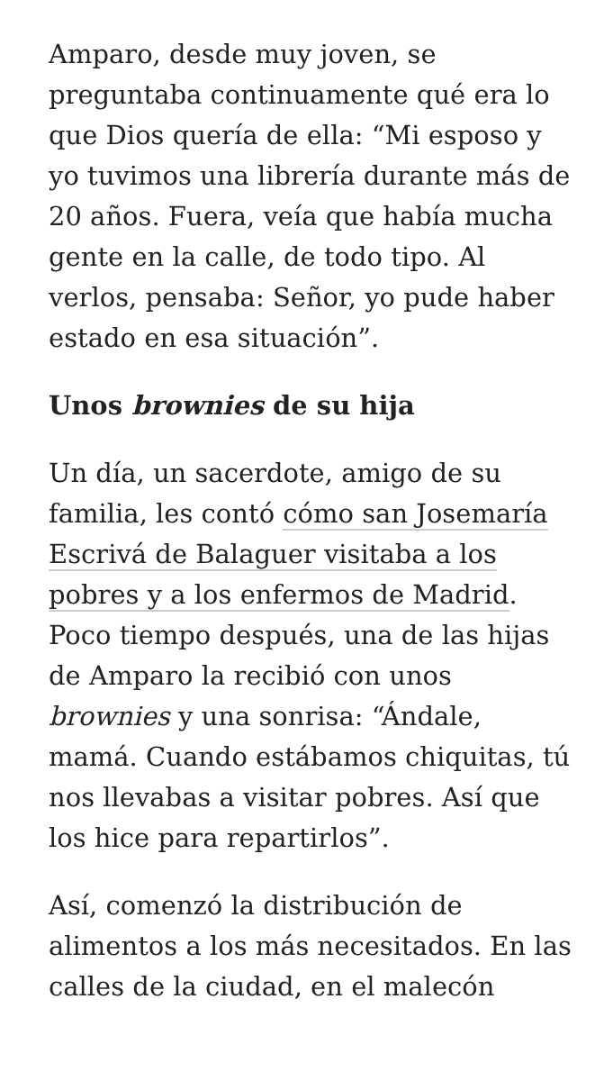Amparo, desde muy joven, se preguntaba continuamente qué era lo que Dios quería de ella: “Mi esposo y yo tuvimos una librería durante más de 20 años. Fuera, veía que había mucha gente en la calle, de todo tipo. Al verlos, pensaba: Señor, yo pude haber estado en esa situación”.
Unos brownies de su hija
Un día, un sacerdote, amigo de su familia, les contó cómo san Josemaría Escrivá de Balaguer visitaba a los pobres y a los enfermos de Madrid. Poco tiempo después, una de las hijas de Amparo la recibió con unos brownies y una sonrisa: “Ándale, mamá. Cuando estábamos chiquitas, tú nos llevabas a visitar pobres. Así que los hice para repartirlos”.
Así, comenzó la distribución de alimentos a los más necesitados. En las calles de la ciudad, en el malecón